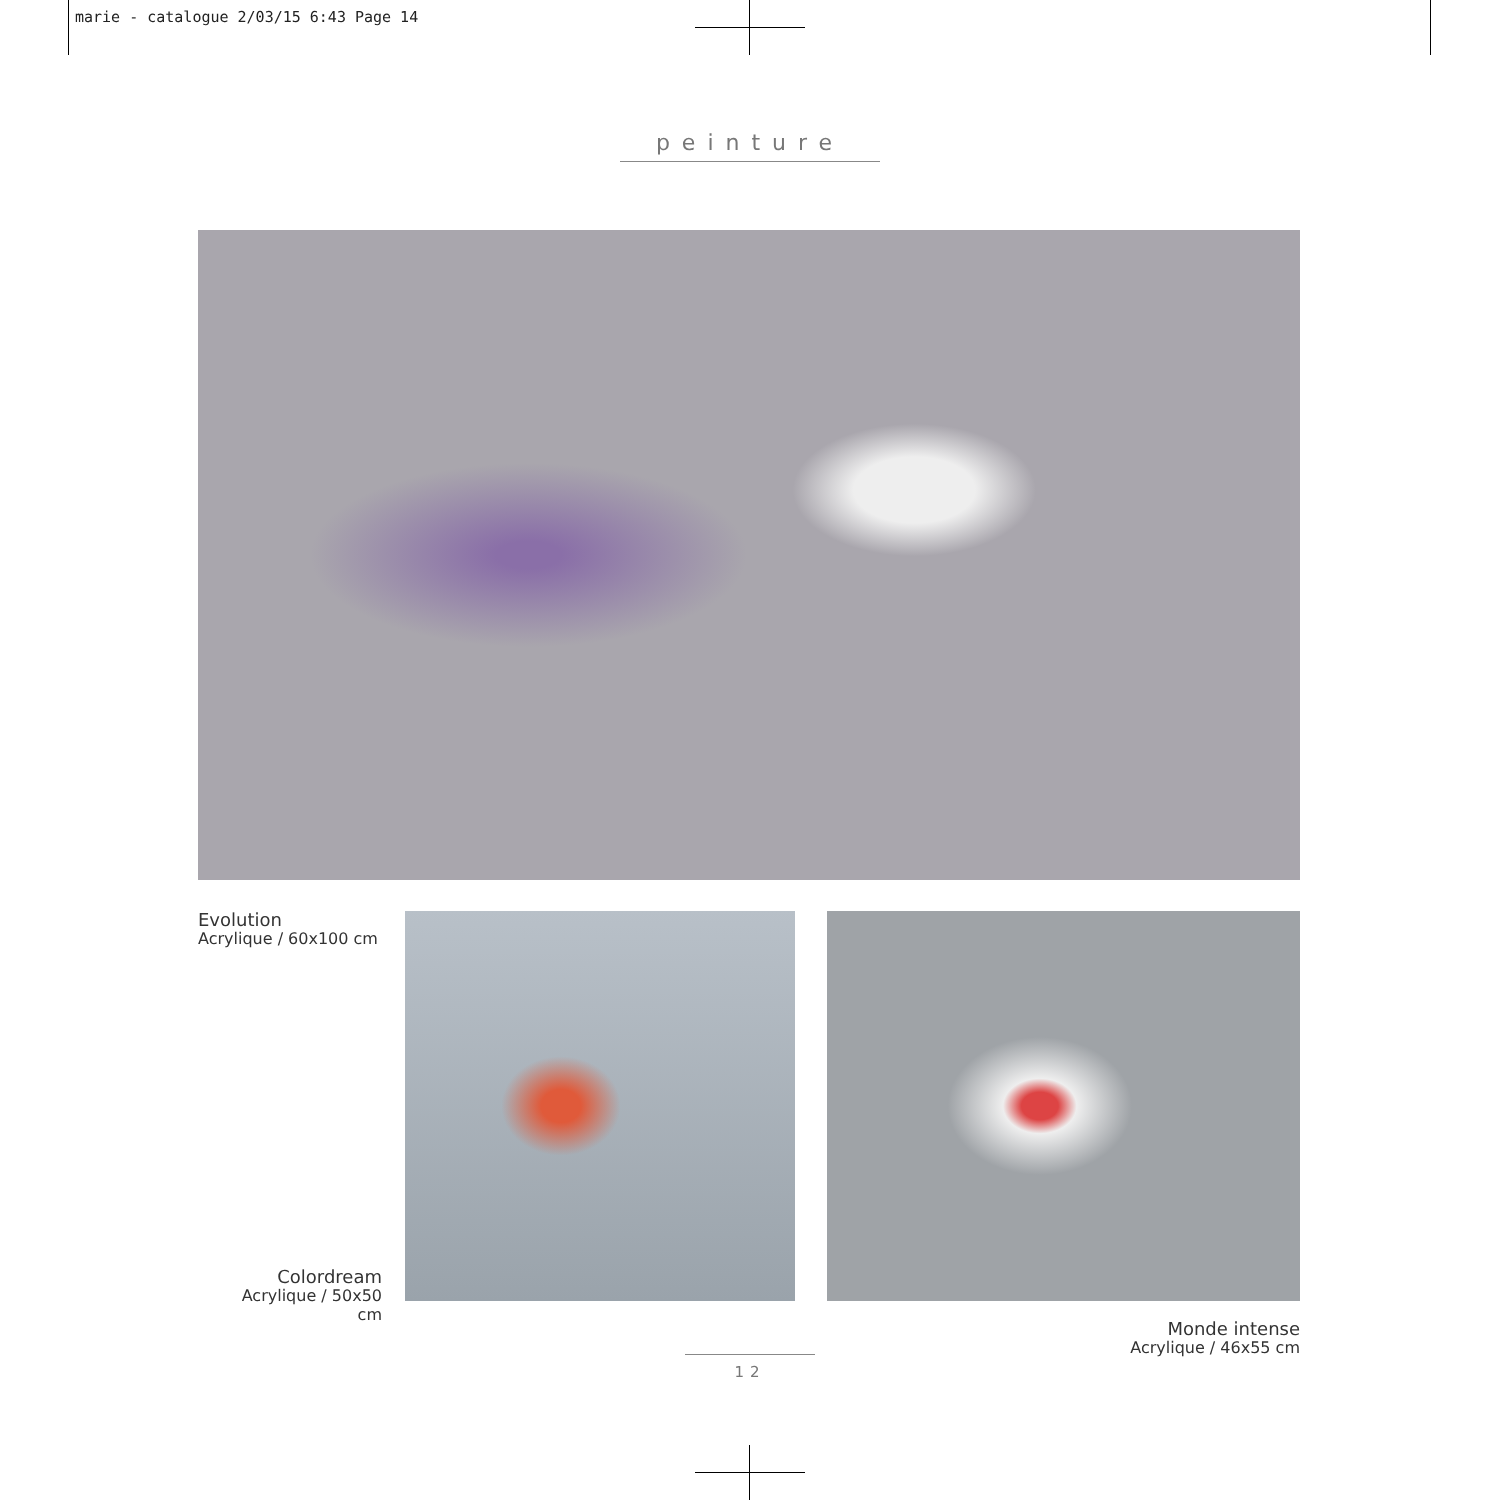marie - catalogue 2/03/15 6:43 Page 14
peinture
Evolution
Acrylique / 60x100 cm
Colordream
Acrylique / 50x50 cm
Monde intense
Acrylique / 46x55 cm
12